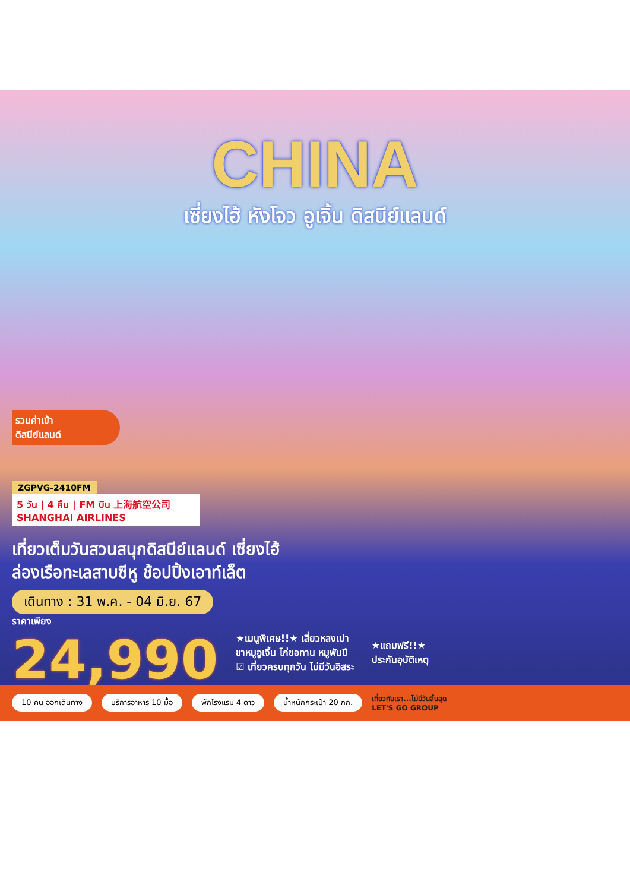CHINA
เซี่ยงไฮ้ หังโจว อูเจิ้น ดิสนีย์แลนด์
รวมค่าเข้า
ดิสนีย์แลนด์
ZGPVG-2410FM
5 วัน | 4 คืน | FM บิน 上海航空公司 SHANGHAI AIRLINES
เที่ยวเต็มวันสวนสนุกดิสนีย์แลนด์ เซี่ยงไฮ้
ล่องเรือทะเลสาบซีหู ช้อปปิ้งเอาท์เล็ต
เดินทาง : 31 พ.ค. - 04 มิ.ย. 67
ราคาเพียง
24,990
★เมนูพิเศษ!!★ เสี่ยวหลงเปา
ขาหมูอูเจิ้น ไก่ขอทาน หมูพันปี
☑ เที่ยวครบทุกวัน ไม่มีวันอิสระ
★แถมฟรี!!★
ประกันอุบัติเหตุ
10 คน ออกเดินทาง บริการอาหาร 10 มื้อ พักโรงแรม 4 ดาว น้ำหนักกระเป๋า 20 กก. เที่ยวกับเรา...ไม่มีวันสิ้นสุด
LET'S GO GROUP